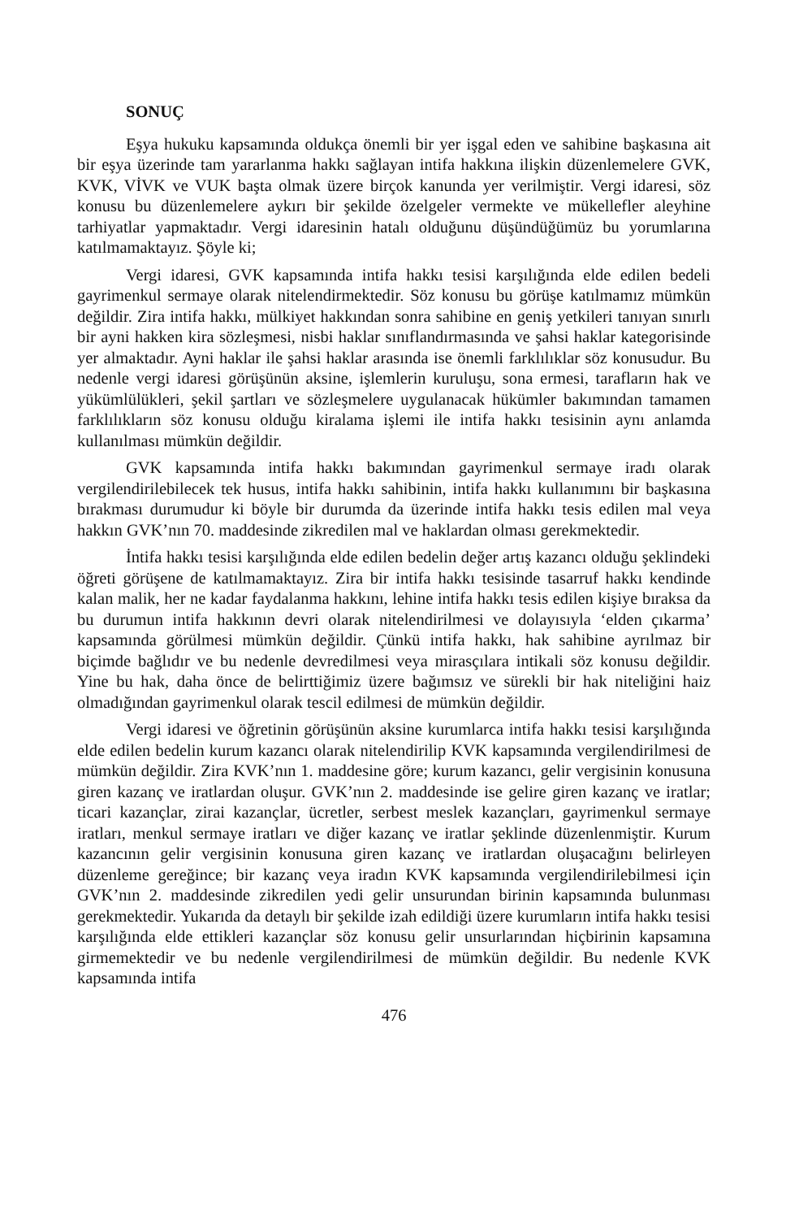SONUÇ
Eşya hukuku kapsamında oldukça önemli bir yer işgal eden ve sahibine başkasına ait bir eşya üzerinde tam yararlanma hakkı sağlayan intifa hakkına ilişkin düzenlemelere GVK, KVK, VİVK ve VUK başta olmak üzere birçok kanunda yer verilmiştir. Vergi idaresi, söz konusu bu düzenlemelere aykırı bir şekilde özelgeler vermekte ve mükellefler aleyhine tarhiyatlar yapmaktadır. Vergi idaresinin hatalı olduğunu düşündüğümüz bu yorumlarına katılmamaktayız. Şöyle ki;
Vergi idaresi, GVK kapsamında intifa hakkı tesisi karşılığında elde edilen bedeli gayrimenkul sermaye olarak nitelendirmektedir. Söz konusu bu görüşe katılmamız mümkün değildir. Zira intifa hakkı, mülkiyet hakkından sonra sahibine en geniş yetkileri tanıyan sınırlı bir ayni hakken kira sözleşmesi, nisbi haklar sınıflandırmasında ve şahsi haklar kategorisinde yer almaktadır. Ayni haklar ile şahsi haklar arasında ise önemli farklılıklar söz konusudur. Bu nedenle vergi idaresi görüşünün aksine, işlemlerin kuruluşu, sona ermesi, tarafların hak ve yükümlülükleri, şekil şartları ve sözleşmelere uygulanacak hükümler bakımından tamamen farklılıkların söz konusu olduğu kiralama işlemi ile intifa hakkı tesisinin aynı anlamda kullanılması mümkün değildir.
GVK kapsamında intifa hakkı bakımından gayrimenkul sermaye iradı olarak vergilendirilebilecek tek husus, intifa hakkı sahibinin, intifa hakkı kullanımını bir başkasına bırakması durumudur ki böyle bir durumda da üzerinde intifa hakkı tesis edilen mal veya hakkın GVK’nın 70. maddesinde zikredilen mal ve haklardan olması gerekmektedir.
İntifa hakkı tesisi karşılığında elde edilen bedelin değer artış kazancı olduğu şeklindeki öğreti görüşene de katılmamaktayız. Zira bir intifa hakkı tesisinde tasarruf hakkı kendinde kalan malik, her ne kadar faydalanma hakkını, lehine intifa hakkı tesis edilen kişiye bıraksa da bu durumun intifa hakkının devri olarak nitelendirilmesi ve dolayısıyla ‘elden çıkarma’ kapsamında görülmesi mümkün değildir. Çünkü intifa hakkı, hak sahibine ayrılmaz bir biçimde bağlıdır ve bu nedenle devredilmesi veya mirasçılara intikali söz konusu değildir. Yine bu hak, daha önce de belirttiğimiz üzere bağımsız ve sürekli bir hak niteliğini haiz olmadığından gayrimenkul olarak tescil edilmesi de mümkün değildir.
Vergi idaresi ve öğretinin görüşünün aksine kurumlarca intifa hakkı tesisi karşılığında elde edilen bedelin kurum kazancı olarak nitelendirilip KVK kapsamında vergilendirilmesi de mümkün değildir. Zira KVK’nın 1. maddesine göre; kurum kazancı, gelir vergisinin konusuna giren kazanç ve iratlardan oluşur. GVK’nın 2. maddesinde ise gelire giren kazanç ve iratlar; ticari kazançlar, zirai kazançlar, ücretler, serbest meslek kazançları, gayrimenkul sermaye iratları, menkul sermaye iratları ve diğer kazanç ve iratlar şeklinde düzenlenmiştir. Kurum kazancının gelir vergisinin konusuna giren kazanç ve iratlardan oluşacağını belirleyen düzenleme gereğince; bir kazanç veya iradın KVK kapsamında vergilendirilebilmesi için GVK’nın 2. maddesinde zikredilen yedi gelir unsurundan birinin kapsamında bulunması gerekmektedir. Yukarıda da detaylı bir şekilde izah edildiği üzere kurumların intifa hakkı tesisi karşılığında elde ettikleri kazançlar söz konusu gelir unsurlarından hiçbirinin kapsamına girmemektedir ve bu nedenle vergilendirilmesi de mümkün değildir. Bu nedenle KVK kapsamında intifa
476